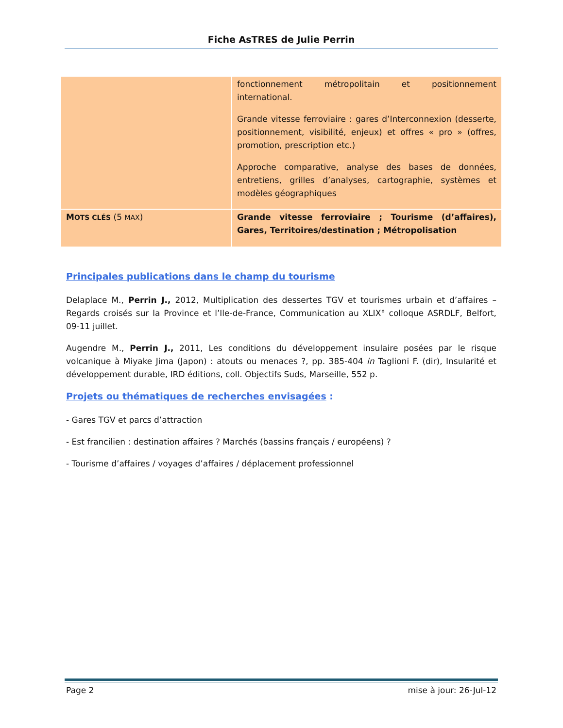Fiche AsTRES de Julie Perrin
| | fonctionnement métropolitain et positionnement international. Grande vitesse ferroviaire : gares d’Interconnexion (desserte, positionnement, visibilité, enjeux) et offres « pro » (offres, promotion, prescription etc.) Approche comparative, analyse des bases de données, entretiens, grilles d’analyses, cartographie, systèmes et modèles géographiques |
| M OTS CLÉS (5 MAX ) | Grande vitesse ferroviaire ; Tourisme (d’affaires), Gares, Territoires/destination ; Métropolisation |
Principales publications dans le champ du tourisme
Delaplace M., Perrin J., 2012, Multiplication des dessertes TGV et tourismes urbain et d’affaires – Regards croisés sur la Province et l’Ile-de-France, Communication au XLIX° colloque ASRDLF, Belfort, 09-11 juillet.
Augendre M., Perrin J., 2011, Les conditions du développement insulaire posées par le risque volcanique à Miyake Jima (Japon) : atouts ou menaces ?, pp. 385-404 in Taglioni F. (dir), Insularité et développement durable, IRD éditions, coll. Objectifs Suds, Marseille, 552 p.
Projets ou thématiques de recherches envisagées :
- Gares TGV et parcs d’attraction
- Est francilien : destination affaires ? Marchés (bassins français / européens) ?
- Tourisme d’affaires / voyages d’affaires / déplacement professionnel
Page 2 mise à jour: 26-Jul-12